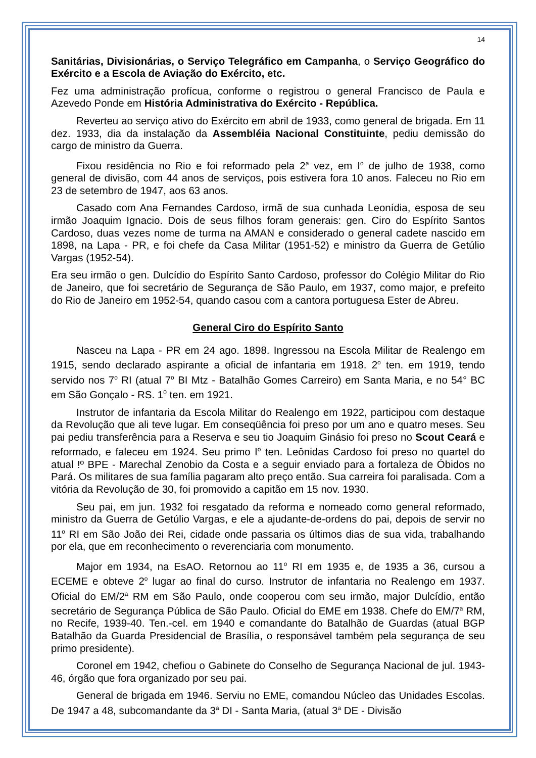14
Sanitárias, Divisionárias, o Serviço Telegráfico em Campanha, o Serviço Geográfico do Exército e a Escola de Aviação do Exército, etc.
Fez uma administração profícua, conforme o registrou o general Francisco de Paula e Azevedo Ponde em História Administrativa do Exército - República.
Reverteu ao serviço ativo do Exército em abril de 1933, como general de brigada. Em 11 dez. 1933, dia da instalação da Assembléia Nacional Constituinte, pediu demissão do cargo de ministro da Guerra.
Fixou residência no Rio e foi reformado pela 2<sup>a</sup> vez, em I<sup>o</sup> de julho de 1938, como general de divisão, com 44 anos de serviços, pois estivera fora 10 anos. Faleceu no Rio em 23 de setembro de 1947, aos 63 anos.
Casado com Ana Fernandes Cardoso, irmã de sua cunhada Leonídia, esposa de seu irmão Joaquim Ignacio. Dois de seus filhos foram generais: gen. Ciro do Espírito Santos Cardoso, duas vezes nome de turma na AMAN e considerado o general cadete nascido em 1898, na Lapa - PR, e foi chefe da Casa Militar (1951-52) e ministro da Guerra de Getúlio Vargas (1952-54).
Era seu irmão o gen. Dulcídio do Espírito Santo Cardoso, professor do Colégio Militar do Rio de Janeiro, que foi secretário de Segurança de São Paulo, em 1937, como major, e prefeito do Rio de Janeiro em 1952-54, quando casou com a cantora portuguesa Ester de Abreu.
General Ciro do Espírito Santo
Nasceu na Lapa - PR em 24 ago. 1898. Ingressou na Escola Militar de Realengo em 1915, sendo declarado aspirante a oficial de infantaria em 1918. 2<sup>o</sup> ten. em 1919, tendo servido nos 7<sup>o</sup> RI (atual 7<sup>o</sup> BI Mtz - Batalhão Gomes Carreiro) em Santa Maria, e no 54° BC em São Gonçalo - RS. 1<sup>0</sup> ten. em 1921.
Instrutor de infantaria da Escola Militar do Realengo em 1922, participou com destaque da Revolução que ali teve lugar. Em conseqüência foi preso por um ano e quatro meses. Seu pai pediu transferência para a Reserva e seu tio Joaquim Ginásio foi preso no Scout Ceará e reformado, e faleceu em 1924. Seu primo I<sup>o</sup> ten. Leônidas Cardoso foi preso no quartel do atual !º BPE - Marechal Zenobio da Costa e a seguir enviado para a fortaleza de Óbidos no Pará. Os militares de sua família pagaram alto preço então. Sua carreira foi paralisada. Com a vitória da Revolução de 30, foi promovido a capitão em 15 nov. 1930.
Seu pai, em jun. 1932 foi resgatado da reforma e nomeado como general reformado, ministro da Guerra de Getúlio Vargas, e ele a ajudante-de-ordens do pai, depois de servir no 11<sup>o</sup> RI em São João dei Rei, cidade onde passaria os últimos dias de sua vida, trabalhando por ela, que em reconhecimento o reverenciaria com monumento.
Major em 1934, na EsAO. Retornou ao 11<sup>o</sup> RI em 1935 e, de 1935 a 36, cursou a ECEME e obteve 2<sup>o</sup> lugar ao final do curso. Instrutor de infantaria no Realengo em 1937. Oficial do EM/2<sup>a</sup> RM em São Paulo, onde cooperou com seu irmão, major Dulcídio, então secretário de Segurança Pública de São Paulo. Oficial do EME em 1938. Chefe do EM/7<sup>a</sup> RM, no Recife, 1939-40. Ten.-cel. em 1940 e comandante do Batalhão de Guardas (atual BGP Batalhão da Guarda Presidencial de Brasília, o responsável também pela segurança de seu primo presidente).
Coronel em 1942, chefiou o Gabinete do Conselho de Segurança Nacional de jul. 1943-46, órgão que fora organizado por seu pai.
General de brigada em 1946. Serviu no EME, comandou Núcleo das Unidades Escolas. De 1947 a 48, subcomandante da 3<sup>a</sup> DI - Santa Maria, (atual 3<sup>a</sup> DE - Divisão